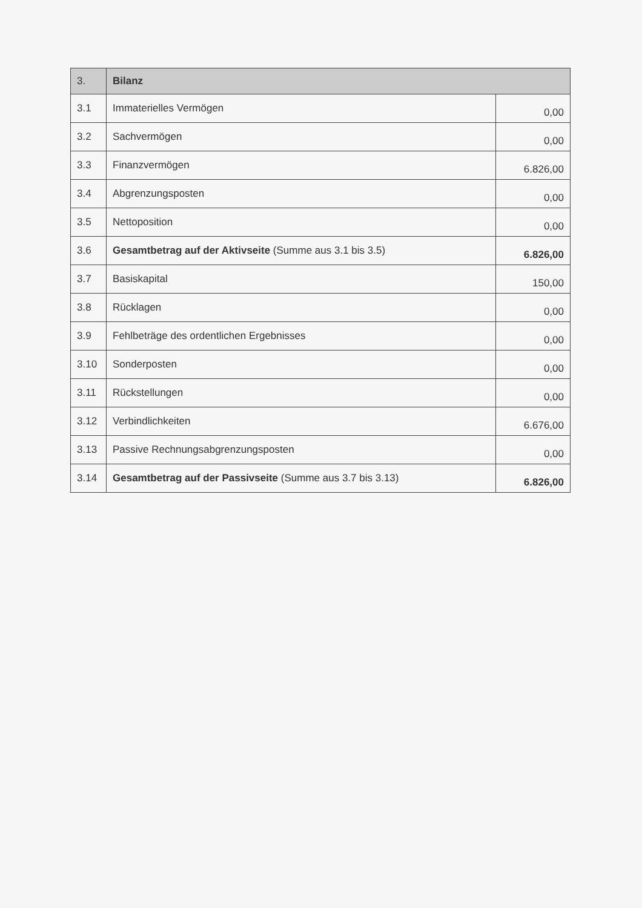| 3. | Bilanz | |
| --- | --- | --- |
| 3.1 | Immaterielles Vermögen | 0,00 |
| 3.2 | Sachvermögen | 0,00 |
| 3.3 | Finanzvermögen | 6.826,00 |
| 3.4 | Abgrenzungsposten | 0,00 |
| 3.5 | Nettoposition | 0,00 |
| 3.6 | Gesamtbetrag auf der Aktivseite (Summe aus 3.1 bis 3.5) | 6.826,00 |
| 3.7 | Basiskapital | 150,00 |
| 3.8 | Rücklagen | 0,00 |
| 3.9 | Fehlbeträge des ordentlichen Ergebnisses | 0,00 |
| 3.10 | Sonderposten | 0,00 |
| 3.11 | Rückstellungen | 0,00 |
| 3.12 | Verbindlichkeiten | 6.676,00 |
| 3.13 | Passive Rechnungsabgrenzungsposten | 0,00 |
| 3.14 | Gesamtbetrag auf der Passivseite (Summe aus 3.7 bis 3.13) | 6.826,00 |